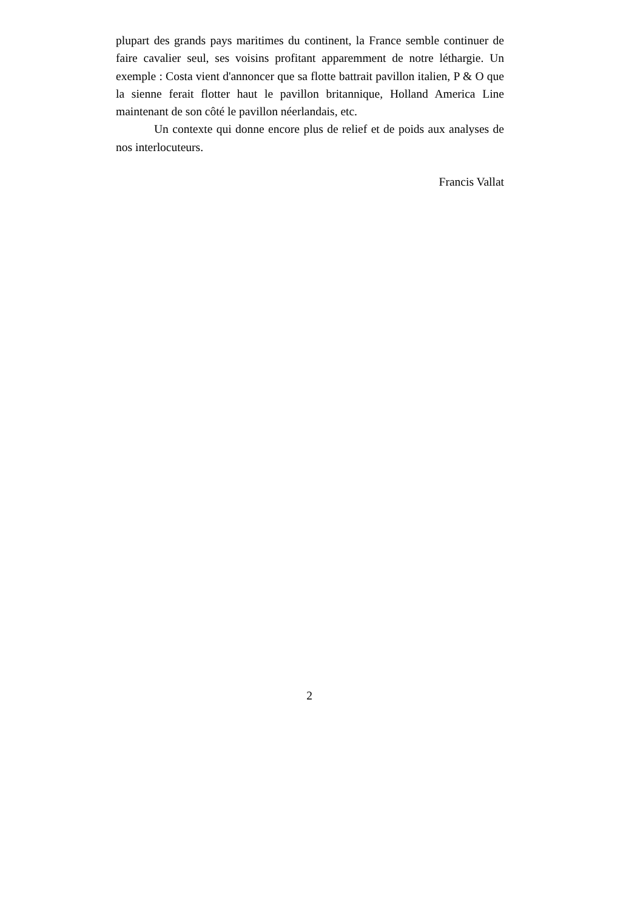plupart des grands pays maritimes du continent, la France semble continuer de faire cavalier seul, ses voisins profitant apparemment de notre léthargie. Un exemple : Costa vient d'annoncer que sa flotte battrait pavillon italien, P & O que la sienne ferait flotter haut le pavillon britannique, Holland America Line maintenant de son côté le pavillon néerlandais, etc.
Un contexte qui donne encore plus de relief et de poids aux analyses de nos interlocuteurs.
Francis Vallat
2